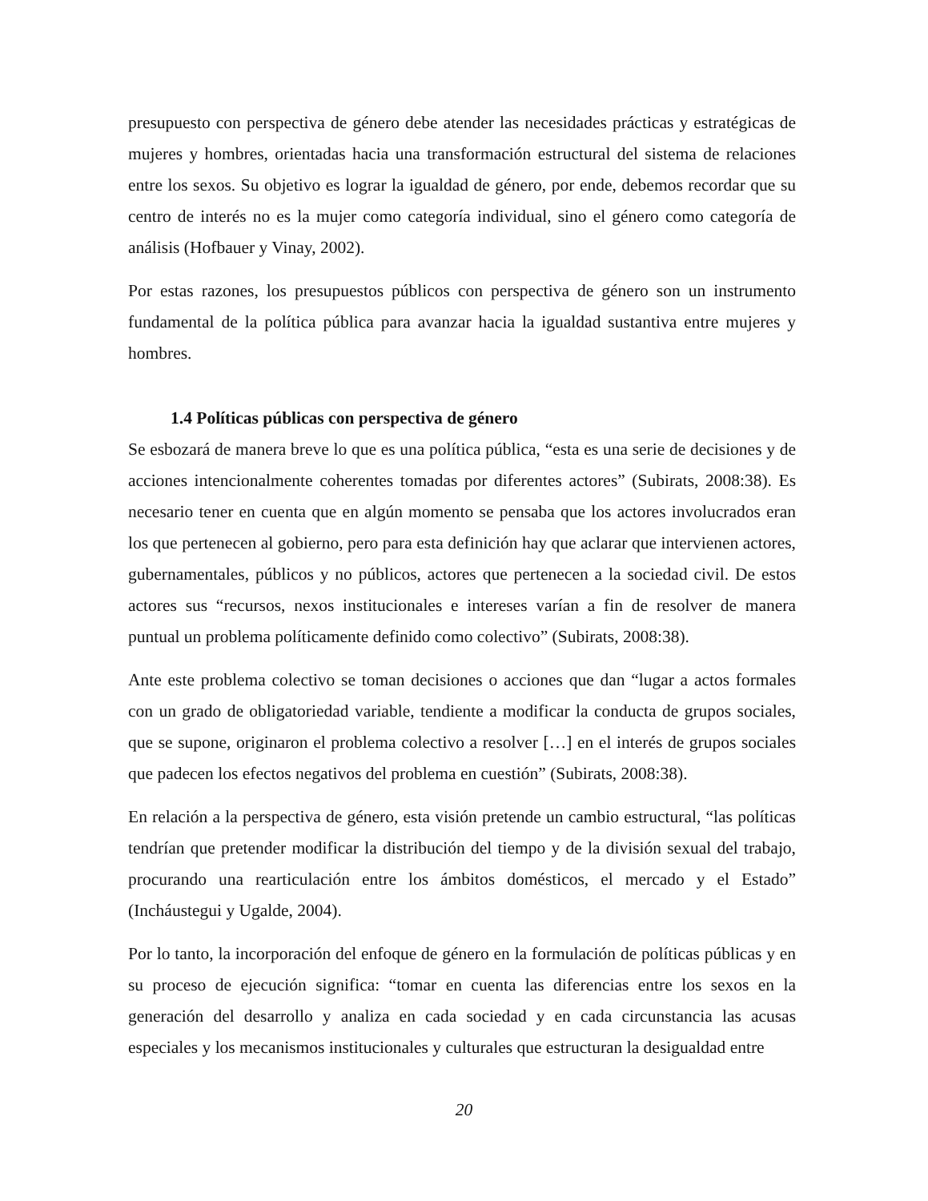presupuesto con perspectiva de género debe atender las necesidades prácticas y estratégicas de mujeres y hombres, orientadas hacia una transformación estructural del sistema de relaciones entre los sexos. Su objetivo es lograr la igualdad de género, por ende, debemos recordar que su centro de interés no es la mujer como categoría individual, sino el género como categoría de análisis (Hofbauer y Vinay, 2002).
Por estas razones, los presupuestos públicos con perspectiva de género son un instrumento fundamental de la política pública para avanzar hacia la igualdad sustantiva entre mujeres y hombres.
1.4 Políticas públicas con perspectiva de género
Se esbozará de manera breve lo que es una política pública, “esta es una serie de decisiones y de acciones intencionalmente coherentes tomadas por diferentes actores” (Subirats, 2008:38). Es necesario tener en cuenta que en algún momento se pensaba que los actores involucrados eran los que pertenecen al gobierno, pero para esta definición hay que aclarar que intervienen actores, gubernamentales, públicos y no públicos, actores que pertenecen a la sociedad civil. De estos actores sus “recursos, nexos institucionales e intereses varían a fin de resolver de manera puntual un problema políticamente definido como colectivo” (Subirats, 2008:38).
Ante este problema colectivo se toman decisiones o acciones que dan “lugar a actos formales con un grado de obligatoriedad variable, tendiente a modificar la conducta de grupos sociales, que se supone, originaron el problema colectivo a resolver […] en el interés de grupos sociales que padecen los efectos negativos del problema en cuestión” (Subirats, 2008:38).
En relación a la perspectiva de género, esta visión pretende un cambio estructural, “las políticas tendrían que pretender modificar la distribución del tiempo y de la división sexual del trabajo, procurando una rearticulación entre los ámbitos domésticos, el mercado y el Estado” (Incháustegui y Ugalde, 2004).
Por lo tanto, la incorporación del enfoque de género en la formulación de políticas públicas y en su proceso de ejecución significa: “tomar en cuenta las diferencias entre los sexos en la generación del desarrollo y analiza en cada sociedad y en cada circunstancia las acusas especiales y los mecanismos institucionales y culturales que estructuran la desigualdad entre
20